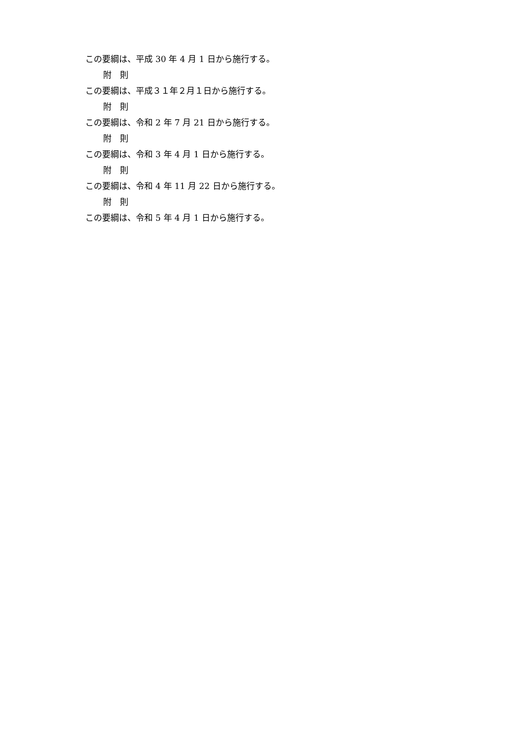この要綱は、平成 30 年 4 月 1 日から施行する。
附　則
この要綱は、平成３１年２月１日から施行する。
附　則
この要綱は、令和 2 年 7 月 21 日から施行する。
附　則
この要綱は、令和 3 年 4 月 1 日から施行する。
附　則
この要綱は、令和 4 年 11 月 22 日から施行する。
附　則
この要綱は、令和 5 年 4 月 1 日から施行する。